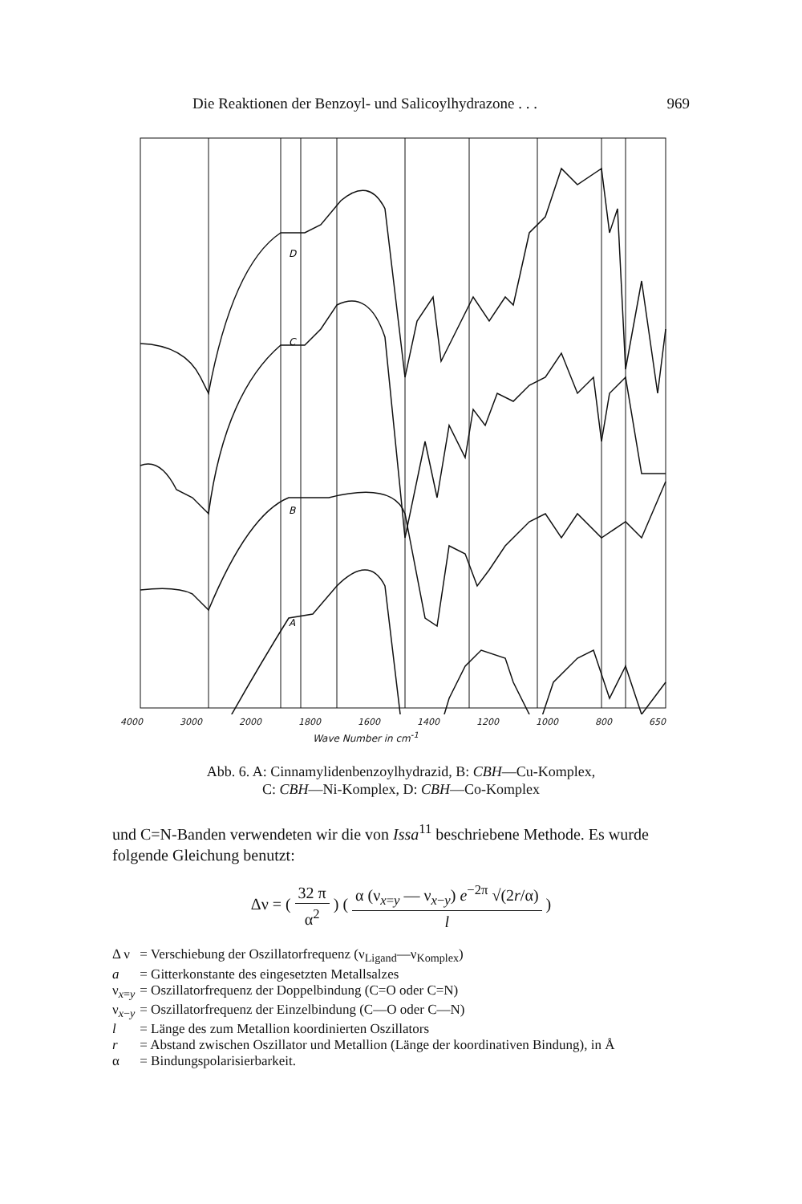Die Reaktionen der Benzoyl- und Salicoylhydrazone . . . 969
D
C
B
A
4000 3000 2000 1800 1600 1400 1200 1000 800 650
Wave Number in cm<sup>-1</sup>
Abb. 6. A: Cinnamylidenbenzoylhydrazid, B: CBH—Cu-Komplex,
C: CBH—Ni-Komplex, D: CBH—Co-Komplex
und C=N-Banden verwendeten wir die von Issa<sup>11</sup> beschriebene Methode. Es wurde folgende Gleichung benutzt:
Δν = ( 32 π α<sup>2</sup> ) ( α (ν<sub>x=y</sub> — ν<sub>x−y</sub>) e<sup>−2π</sup> √(2r/α) l )
| Δ ν | = Verschiebung der Oszillatorfrequenz (ν<sub>Ligand</sub>—ν<sub>Komplex</sub>) |
| a | = Gitterkonstante des eingesetzten Metallsalzes |
| ν<sub>x=y</sub> | = Oszillatorfrequenz der Doppelbindung (C=O oder C=N) |
| ν<sub>x−y</sub> | = Oszillatorfrequenz der Einzelbindung (C—O oder C—N) |
| l | = Länge des zum Metallion koordinierten Oszillators |
| r | = Abstand zwischen Oszillator und Metallion (Länge der koordinativen Bindung), in Å |
| α | = Bindungspolarisierbarkeit. |